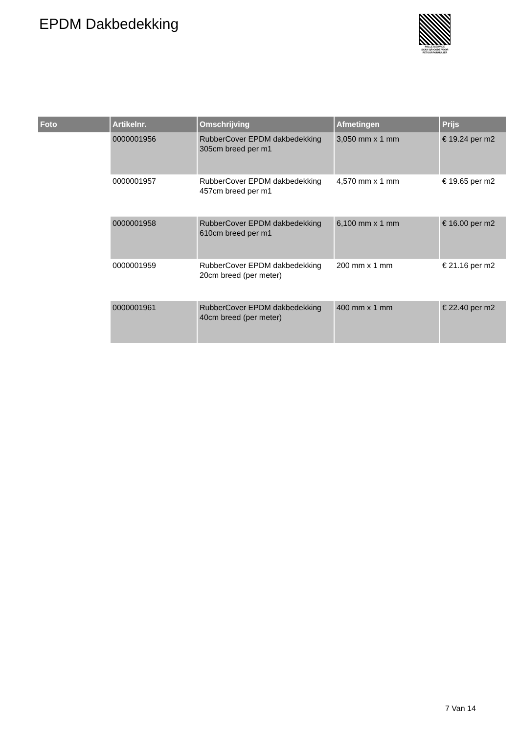EPDM Dakbedekking
PALLETSERVICE
SCAN QR-CODE VOOR RETOURFORMULIER
| Foto | Artikelnr. | Omschrijving | Afmetingen | Prijs |
| --- | --- | --- | --- | --- |
| | 0000001956 | RubberCover EPDM dakbedekking 305cm breed per m1 | 3,050 mm x 1 mm | € 19.24 per m2 |
| | 0000001957 | RubberCover EPDM dakbedekking 457cm breed per m1 | 4,570 mm x 1 mm | € 19.65 per m2 |
| | 0000001958 | RubberCover EPDM dakbedekking 610cm breed per m1 | 6,100 mm x 1 mm | € 16.00 per m2 |
| | 0000001959 | RubberCover EPDM dakbedekking 20cm breed (per meter) | 200 mm x 1 mm | € 21.16 per m2 |
| | 0000001961 | RubberCover EPDM dakbedekking 40cm breed (per meter) | 400 mm x 1 mm | € 22.40 per m2 |
7 Van 14